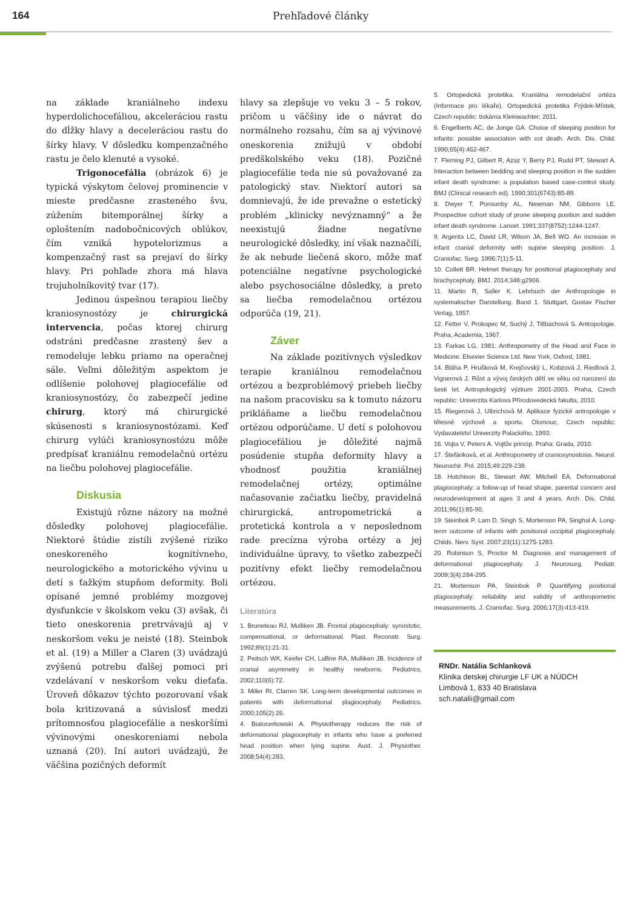164 Prehľadové články
na základe kraniálneho indexu hyperdolichocefáliou, akceleráciou rastu do dĺžky hlavy a deceleráciou rastu do šírky hlavy. V dôsledku kompenzačného rastu je čelo klenuté a vysoké.
Trigonocefália (obrázok 6) je typická výskytom čelovej prominencie v mieste predčasne zrasteného švu, zúžením bitemporálnej šírky a oploštením nadobočnicových oblúkov, čím vzniká hypotelorizmus a kompenzačný rast sa prejaví do šírky hlavy. Pri pohľade zhora má hlava trojuholníkovitý tvar (17).
Jedinou úspešnou terapiou liečby kraniosynostózy je chirurgická intervencia, počas ktorej chirurg odstráni predčasne zrastený šev a remodeluje lebku priamo na operačnej sále. Veľmi dôležitým aspektom je odlíšenie polohovej plagiocefálie od kraniosynostózy, čo zabezpečí jedine chirurg, ktorý má chirurgické skúsenosti s kraniosynostózami. Keď chirurg vylúči kraniosynostózu môže predpísať kraniálnu remodelačnú ortézu na liečbu polohovej plagiocefálie.
Diskusia
Existujú rôzne názory na možné dôsledky polohovej plagiocefálie. Niektoré štúdie zistili zvýšené riziko oneskoreného kognitívneho, neurologického a motorického vývinu u detí s ťažkým stupňom deformity. Boli opísané jemné problémy mozgovej dysfunkcie v školskom veku (3) avšak, či tieto oneskorenia pretrvávajú aj v neskoršom veku je neisté (18). Steinbok et al. (19) a Miller a Claren (3) uvádzajú zvýšenú potrebu ďalšej pomoci pri vzdelávaní v neskoršom veku dieťaťa. Úroveň dôkazov týchto pozorovaní však bola kritizovaná a súvislosť medzi prítomnosťou plagiocefálie a neskoršími vývinovými oneskoreniami nebola uznaná (20). Iní autori uvádzajú, že väčšina pozičných deformít
hlavy sa zlepšuje vo veku 3 – 5 rokov, pričom u väčšiny ide o návrat do normálneho rozsahu, čím sa aj vývinové oneskorenia znižujú v období predškolského veku (18). Pozičné plagiocefálie teda nie sú považované za patologický stav. Niektorí autori sa domnievajú, že ide prevažne o estetický problém „klinicky nevýznamný“ a že neexistujú žiadne negatívne neurologické dôsledky, iní však naznačili, že ak nebude liečená skoro, môže mať potenciálne negatívne psychologické alebo psychosociálne dôsledky, a preto sa liečba remodelačnou ortézou odporúča (19, 21).
Záver
Na základe pozitívnych výsledkov terapie kraniálnou remodelačnou ortézou a bezproblémový priebeh liečby na našom pracovisku sa k tomuto názoru prikláňame a liečbu remodelačnou ortézou odporúčame. U detí s polohovou plagiocefáliou je dôležité najmä posúdenie stupňa deformity hlavy a vhodnosť použitia kraniálnej remodelačnej ortézy, optimálne načasovanie začiatku liečby, pravidelná chirurgická, antropometrická a protetická kontrola a v neposlednom rade precízna výroba ortézy a jej individuálne úpravy, to všetko zabezpečí pozitívny efekt liečby remodelačnou ortézou.
Literatúra
1. Bruneteau RJ, Mulliken JB. Frontal plagiocephaly: synostotic, compensational, or deformational. Plast. Reconstr. Surg. 1992;89(1):21-31.
2. Peitsch WK, Keefer CH, LaBrie RA, Mulliken JB. Incidence of cranial asymmetry in healthy newborns. Pediatrics. 2002;110(6):72.
3. Miller RI, Clarren SK. Long-term developmental outcomes in patients with deformational plagiocephaly. Pediatrics. 2000;105(2):26.
4. Bialocerkowski A. Physiotherapy reduces the risk of deformational plagiocephaly in infants who have a preferred head position when lying supine. Aust. J. Physiother. 2008;54(4):283.
5. Ortopedická protetika. Kraniálna remodelační ortéza (Informace pro lékaře). Ortopedická protetika Frýdek-Místek, Czech republic: tiskárna Kleinwachter; 2011.
6. Engelberts AC, de Jonge GA. Choice of sleeping position for infants: possible association with cot death. Arch. Dis. Child. 1990;65(4):462-467.
7. Fleming PJ, Gilbert R, Azaz Y, Berry PJ, Rudd PT, Stewart A. Interaction between bedding and sleeping position in the sudden infant death syndrome: a population based case-control study. BMJ (Clinical research ed). 1990;301(6743):85-89.
8. Dwyer T, Ponsonby AL, Newman NM, Gibbons LE. Prospective cohort study of prone sleeping position and sudden infant death syndrome. Lancet. 1991;337(8752):1244-1247.
9. Argenta LC, David LR, Wilson JA, Bell WO. An increase in infant cranial deformity with supine sleeping position. J. Craniofac. Surg. 1996;7(1):5-11.
10. Collett BR. Helmet therapy for positional plagiocephaly and brachycephaly. BMJ. 2014;348:g2906.
11. Martin R, Saller K. Lehrbuch der Anthropologie in systematischer Darstellung. Band 1. Stuttgart, Gustav Fischer Verlag, 1957.
12. Fetter V, Prokopec M, Suchý J, Titlbachová S. Antropologie. Praha, Academia, 1967.
13. Farkas LG, 1981: Anthropometry of the Head and Face in Medicine. Elsevier Science Ltd. New York, Oxford, 1981.
14. Bláha P, Hrušková M, Krejčovský L, Kobzová J, Riedlová J, Vignerová J. Růst a vývoj českých dětí ve věku od narození do šesti let. Antropologický výzkum 2001-2003. Praha, Czech republic: Univerzita Karlova Přírodovedecká fakulta, 2010.
15. Riegerová J, Ulbrichová M. Aplikace fyzické antropologie v tělesné výchově a sportu. Olomouc, Czech republic: Vydavatelství Univerzity Palackého, 1993.
16. Vojta V, Peters A. Vojtův princip. Praha: Grada, 2010.
17. Štefánková, et al. Anthropometry of craniosynostosis. Neurol. Neurochir. Pol. 2015;49:229-238.
18. Hutchison BL, Stewart AW, Mitchell EA. Deformational plagiocephaly: a follow-up of head shape, parental concern and neurodevelopment at ages 3 and 4 years. Arch. Dis. Child. 2011;96(1):85-90.
19. Steinbok P, Lam D, Singh S, Mortenson PA, Singhal A. Long-term outcome of infants with positional occipital plagiocephaly. Childs. Nerv. Syst. 2007;23(11):1275-1283.
20. Robinson S, Proctor M. Diagnosis and management of deformational plagiocephaly. J. Neurosurg. Pediatr. 2009;3(4):284-295.
21. Mortenson PA, Steinbok P. Quantifying positional plagiocephaly: reliability and validity of anthropometric measurements. J. Craniofac. Surg. 2006;17(3):413-419.
RNDr. Natália Schlanková
Klinika detskej chirurgie LF UK a NÚDCH
Limbová 1, 833 40 Bratislava
sch.natalii@gmail.com